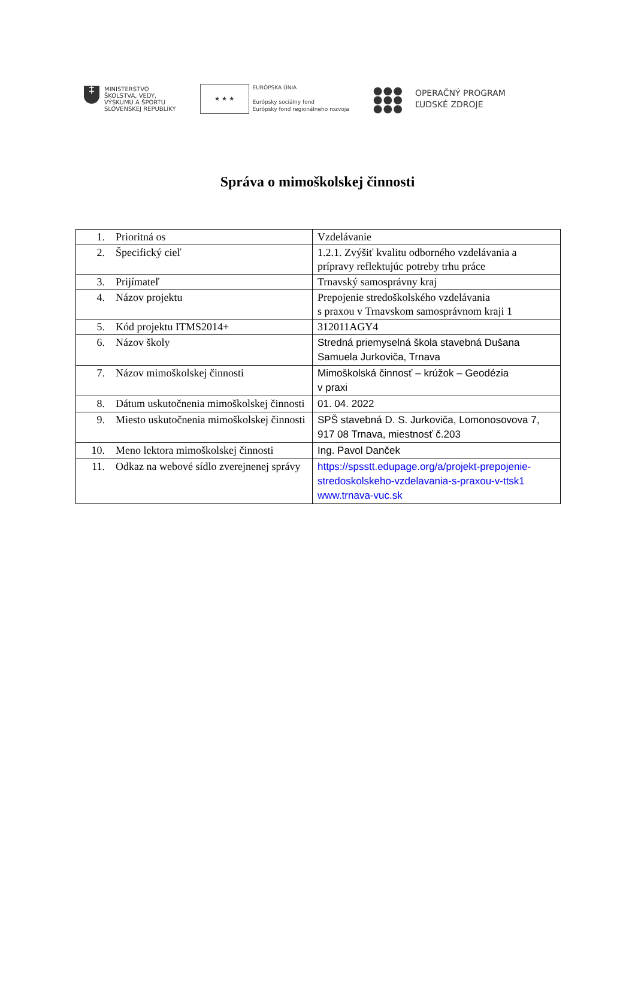‡
MINISTERSTVO
ŠKOLSTVA, VEDY,
VÝSKUMU A ŠPORTU
SLOVENSKEJ REPUBLIKY
★ ★ ★
EURÓPSKA ÚNIA
Európsky sociálny fond
Európsky fond regionálneho rozvoja
●●●
●●●
●●●
OPERAČNÝ PROGRAM
ĽUDSKÉ ZDROJE
Správa o mimoškolskej činnosti
| 1. | Prioritná os | Vzdelávanie |
| 2. | Špecifický cieľ | 1.2.1. Zvýšiť kvalitu odborného vzdelávania a prípravy reflektujúc potreby trhu práce |
| 3. | Prijímateľ | Trnavský samosprávny kraj |
| 4. | Názov projektu | Prepojenie stredoškolského vzdelávania s praxou v Trnavskom samosprávnom kraji 1 |
| 5. | Kód projektu ITMS2014+ | 312011AGY4 |
| 6. | Názov školy | Stredná priemyselná škola stavebná Dušana Samuela Jurkoviča, Trnava |
| 7. | Názov mimoškolskej činnosti | Mimoškolská činnosť – krúžok – Geodézia v praxi |
| 8. | Dátum uskutočnenia mimoškolskej činnosti | 01. 04. 2022 |
| 9. | Miesto uskutočnenia mimoškolskej činnosti | SPŠ stavebná D. S. Jurkoviča, Lomonosovova 7, 917 08 Trnava, miestnosť č.203 |
| 10. | Meno lektora mimoškolskej činnosti | Ing. Pavol Danček |
| 11. | Odkaz na webové sídlo zverejnenej správy | https://spsstt.edupage.org/a/projekt-prepojenie-stredoskolskeho-vzdelavania-s-praxou-v-ttsk1 www.trnava-vuc.sk |